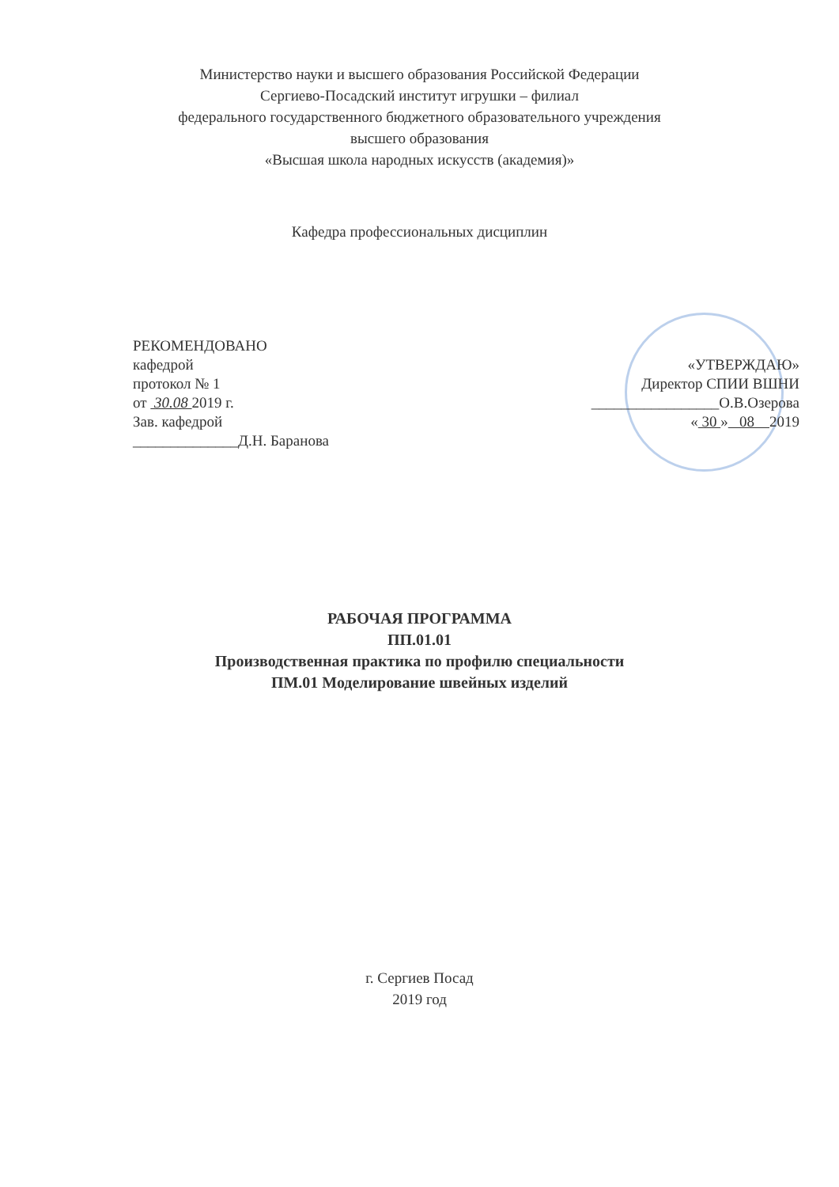Министерство науки и высшего образования Российской Федерации
Сергиево-Посадский институт игрушки – филиал
федерального государственного бюджетного образовательного учреждения
высшего образования
«Высшая школа народных искусств (академия)»
Кафедра профессиональных дисциплин
РЕКОМЕНДОВАНО
кафедрой
протокол № 1
от 30.08 2019 г.
Зав. кафедрой
______________Д.Н. Баранова
«УТВЕРЖДАЮ»
Директор СПИИ ВШНИ
_________________О.В.Озерова
« 30 » 08 2019
РАБОЧАЯ ПРОГРАММА
ПП.01.01
Производственная практика по профилю специальности
ПМ.01 Моделирование швейных изделий
г. Сергиев Посад
2019 год